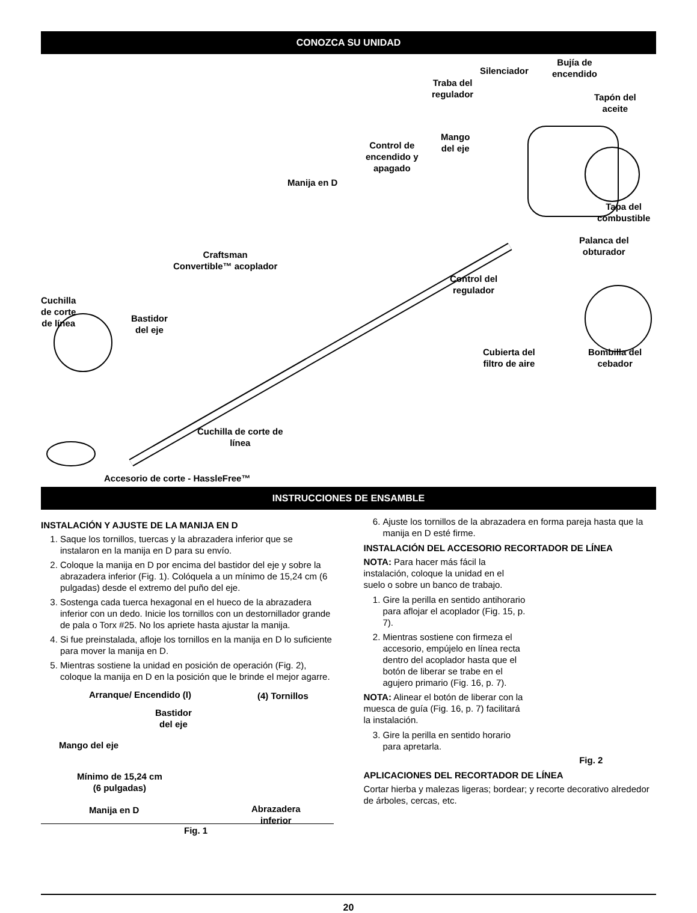CONOZCA SU UNIDAD
Silenciador
Bujía de
encendido
Traba del
regulador
Tapón del
aceite
Mango
del eje
Control de
encendido y
apagado
Manija en D
Tapa del
combustible
Palanca del
obturador
Craftsman
Convertible™ acoplador
Control del
regulador
Cuchilla
de corte
de línea
Bastidor
del eje
Cubierta del
filtro de aire
Bombilla del
cebador
Cuchilla de corte de
línea
Accesorio de corte - HassleFree™
INSTRUCCIONES DE ENSAMBLE
INSTALACIÓN Y AJUSTE DE LA MANIJA EN D
1. Saque los tornillos, tuercas y la abrazadera inferior que se instalaron en la manija en D para su envío.
2. Coloque la manija en D por encima del bastidor del eje y sobre la abrazadera inferior (Fig. 1). Colóquela a un mínimo de 15,24 cm (6 pulgadas) desde el extremo del puño del eje.
3. Sostenga cada tuerca hexagonal en el hueco de la abrazadera inferior con un dedo. Inicie los tornillos con un destornillador grande de pala o Torx #25. No los apriete hasta ajustar la manija.
4. Si fue preinstalada, afloje los tornillos en la manija en D lo suficiente para mover la manija en D.
5. Mientras sostiene la unidad en posición de operación (Fig. 2), coloque la manija en D en la posición que le brinde el mejor agarre.
Arranque/ Encendido (I) (4) Tornillos
Bastidor
del eje
Mango del eje
Mínimo de 15,24 cm
(6 pulgadas)
Manija en D
Abrazadera
inferior
Fig. 1
6. Ajuste los tornillos de la abrazadera en forma pareja hasta que la manija en D esté firme.
INSTALACIÓN DEL ACCESORIO RECORTADOR DE LÍNEA
NOTA: Para hacer más fácil la instalación, coloque la unidad en el suelo o sobre un banco de trabajo.
1. Gire la perilla en sentido antihorario para aflojar el acoplador (Fig. 15, p. 7).
2. Mientras sostiene con firmeza el accesorio, empújelo en línea recta dentro del acoplador hasta que el botón de liberar se trabe en el agujero primario (Fig. 16, p. 7).
NOTA: Alinear el botón de liberar con la muesca de guía (Fig. 16, p. 7) facilitará la instalación.
3. Gire la perilla en sentido horario para apretarla.
Fig. 2
APLICACIONES DEL RECORTADOR DE LÍNEA
Cortar hierba y malezas ligeras; bordear; y recorte decorativo alrededor de árboles, cercas, etc.
20